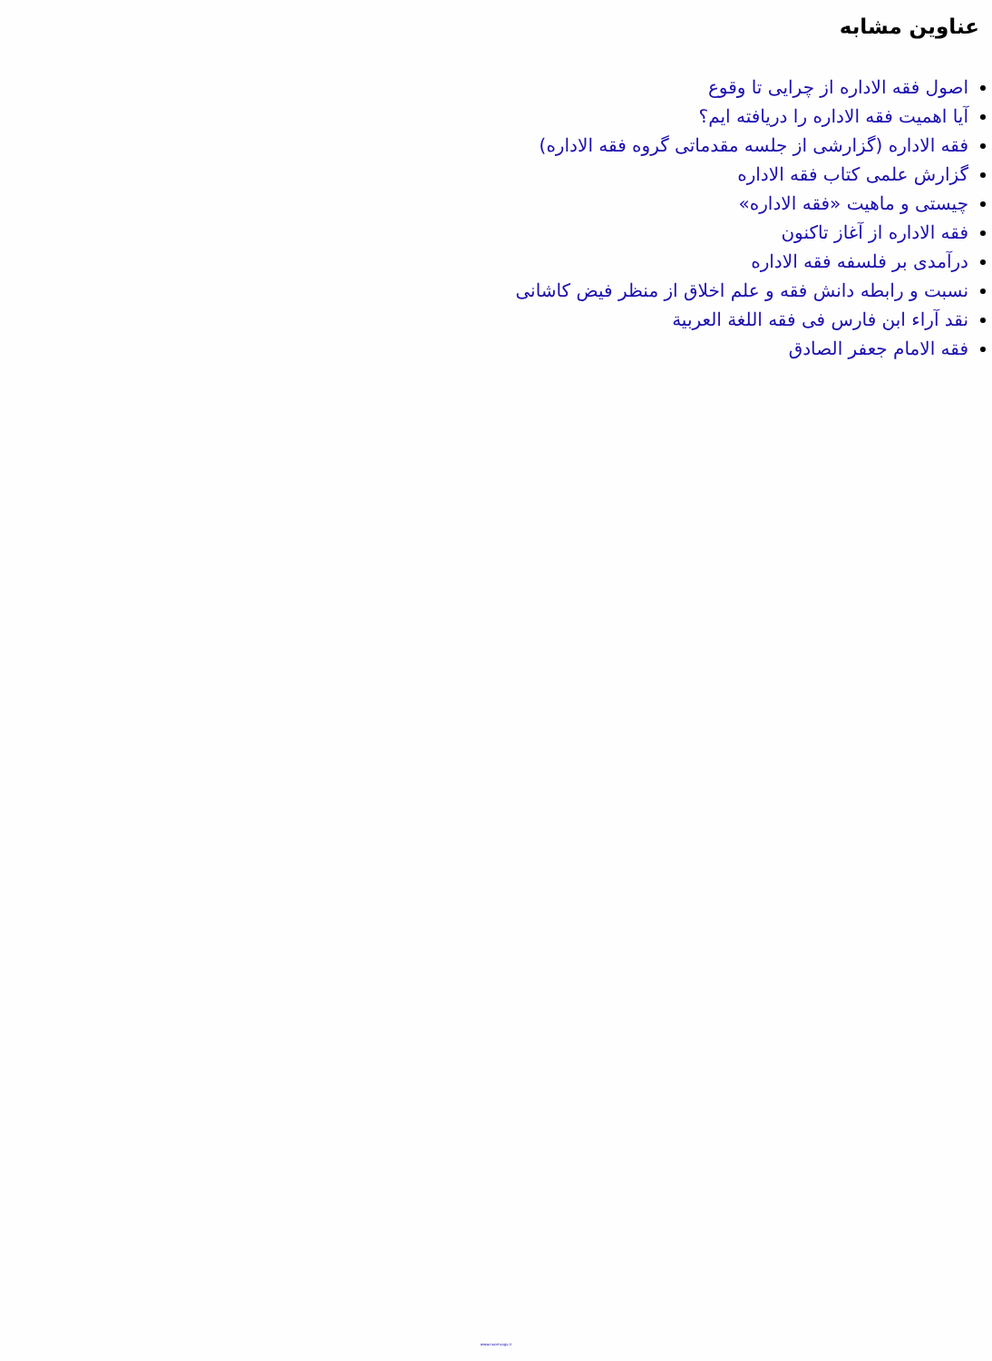عناوین مشابه
اصول فقه الاداره از چرایی تا وقوع
آیا اهمیت فقه الاداره را دریافته ایم؟
فقه الاداره (گزارشی از جلسه مقدماتی گروه فقه الاداره)
گزارش علمی کتاب فقه الاداره
چیستی و ماهیت «فقه الاداره»
فقه الاداره از آغاز تاکنون
درآمدی بر فلسفه فقه الاداره
نسبت و رابطه دانش فقه و علم اخلاق از منظر فیض کاشانی
نقد آراء ابن فارس فی فقه اللغة العربية
فقه الامام جعفر الصادق
www.noormags.ir